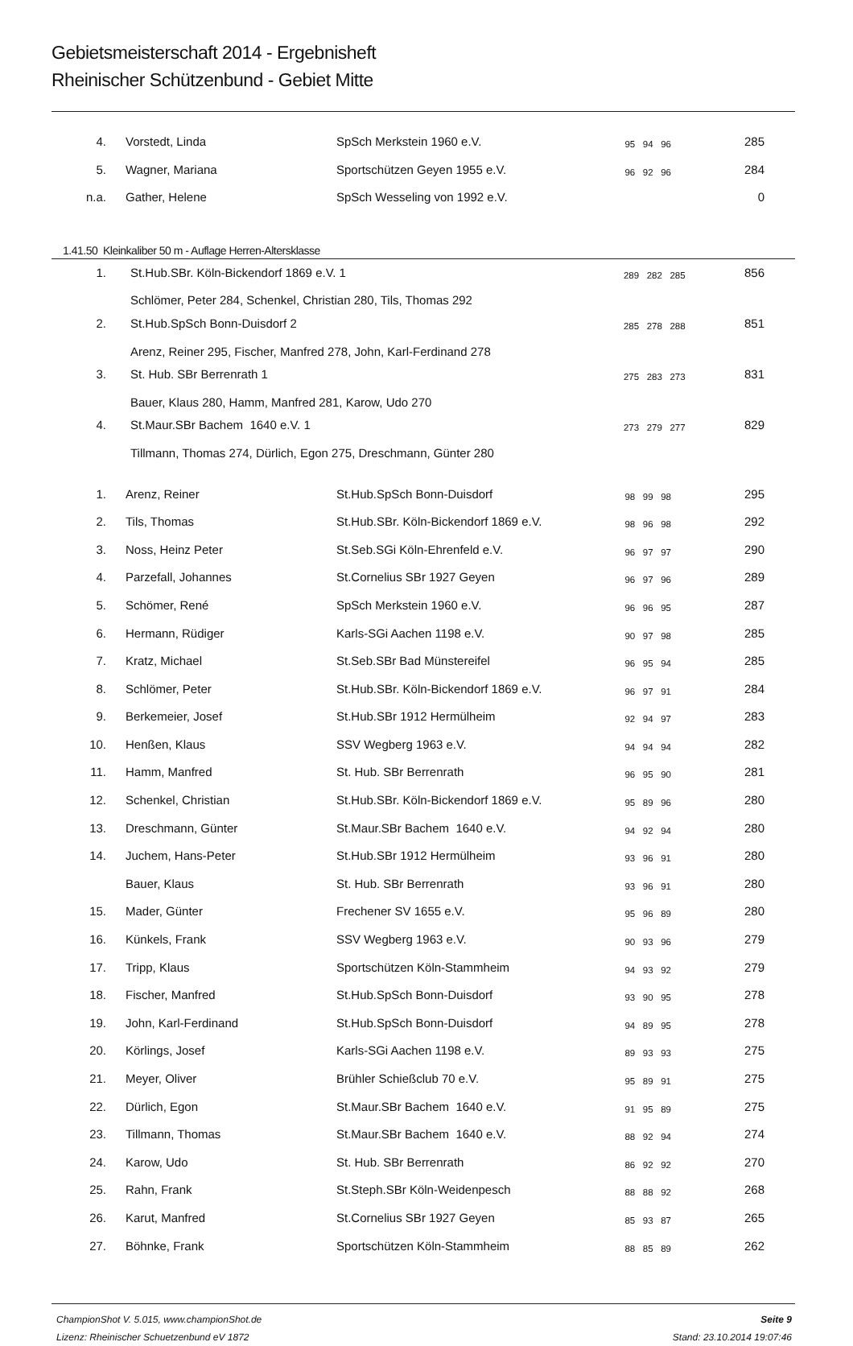Gebietsmeisterschaft 2014 - Ergebnisheft
Rheinischer Schützenbund - Gebiet Mitte
| 4. | Vorstedt, Linda | SpSch Merkstein 1960 e.V. | 95 94 96 | 285 |
| 5. | Wagner, Mariana | Sportschützen Geyen 1955 e.V. | 96 92 96 | 284 |
| n.a. | Gather, Helene | SpSch Wesseling von 1992 e.V. | | 0 |
1.41.50 Kleinkaliber 50 m - Auflage Herren-Altersklasse
| 1. | St.Hub.SBr. Köln-Bickendorf 1869 e.V. 1 | 289 282 285 | 856 |
| | Schlömer, Peter 284, Schenkel, Christian 280, Tils, Thomas 292 | | |
| 2. | St.Hub.SpSch Bonn-Duisdorf 2 | 285 278 288 | 851 |
| | Arenz, Reiner 295, Fischer, Manfred 278, John, Karl-Ferdinand 278 | | |
| 3. | St. Hub. SBr Berrenrath 1 | 275 283 273 | 831 |
| | Bauer, Klaus 280, Hamm, Manfred 281, Karow, Udo 270 | | |
| 4. | St.Maur.SBr Bachem 1640 e.V. 1 | 273 279 277 | 829 |
| | Tillmann, Thomas 274, Dürlich, Egon 275, Dreschmann, Günter 280 | | |
| 1. | Arenz, Reiner | St.Hub.SpSch Bonn-Duisdorf | 98 99 98 | 295 |
| 2. | Tils, Thomas | St.Hub.SBr. Köln-Bickendorf 1869 e.V. | 98 96 98 | 292 |
| 3. | Noss, Heinz Peter | St.Seb.SGi Köln-Ehrenfeld e.V. | 96 97 97 | 290 |
| 4. | Parzefall, Johannes | St.Cornelius SBr 1927 Geyen | 96 97 96 | 289 |
| 5. | Schömer, René | SpSch Merkstein 1960 e.V. | 96 96 95 | 287 |
| 6. | Hermann, Rüdiger | Karls-SGi Aachen 1198 e.V. | 90 97 98 | 285 |
| 7. | Kratz, Michael | St.Seb.SBr Bad Münstereifel | 96 95 94 | 285 |
| 8. | Schlömer, Peter | St.Hub.SBr. Köln-Bickendorf 1869 e.V. | 96 97 91 | 284 |
| 9. | Berkemeier, Josef | St.Hub.SBr 1912 Hermülheim | 92 94 97 | 283 |
| 10. | Henßen, Klaus | SSV Wegberg 1963 e.V. | 94 94 94 | 282 |
| 11. | Hamm, Manfred | St. Hub. SBr Berrenrath | 96 95 90 | 281 |
| 12. | Schenkel, Christian | St.Hub.SBr. Köln-Bickendorf 1869 e.V. | 95 89 96 | 280 |
| 13. | Dreschmann, Günter | St.Maur.SBr Bachem 1640 e.V. | 94 92 94 | 280 |
| 14. | Juchem, Hans-Peter | St.Hub.SBr 1912 Hermülheim | 93 96 91 | 280 |
| | Bauer, Klaus | St. Hub. SBr Berrenrath | 93 96 91 | 280 |
| 15. | Mader, Günter | Frechener SV 1655 e.V. | 95 96 89 | 280 |
| 16. | Künkels, Frank | SSV Wegberg 1963 e.V. | 90 93 96 | 279 |
| 17. | Tripp, Klaus | Sportschützen Köln-Stammheim | 94 93 92 | 279 |
| 18. | Fischer, Manfred | St.Hub.SpSch Bonn-Duisdorf | 93 90 95 | 278 |
| 19. | John, Karl-Ferdinand | St.Hub.SpSch Bonn-Duisdorf | 94 89 95 | 278 |
| 20. | Körlings, Josef | Karls-SGi Aachen 1198 e.V. | 89 93 93 | 275 |
| 21. | Meyer, Oliver | Brühler Schießclub 70 e.V. | 95 89 91 | 275 |
| 22. | Dürlich, Egon | St.Maur.SBr Bachem 1640 e.V. | 91 95 89 | 275 |
| 23. | Tillmann, Thomas | St.Maur.SBr Bachem 1640 e.V. | 88 92 94 | 274 |
| 24. | Karow, Udo | St. Hub. SBr Berrenrath | 86 92 92 | 270 |
| 25. | Rahn, Frank | St.Steph.SBr Köln-Weidenpesch | 88 88 92 | 268 |
| 26. | Karut, Manfred | St.Cornelius SBr 1927 Geyen | 85 93 87 | 265 |
| 27. | Böhnke, Frank | Sportschützen Köln-Stammheim | 88 85 89 | 262 |
ChampionShot V. 5.015, www.championShot.de
Lizenz: Rheinischer Schuetzenbund eV 1872
Seite 9
Stand: 23.10.2014 19:07:46